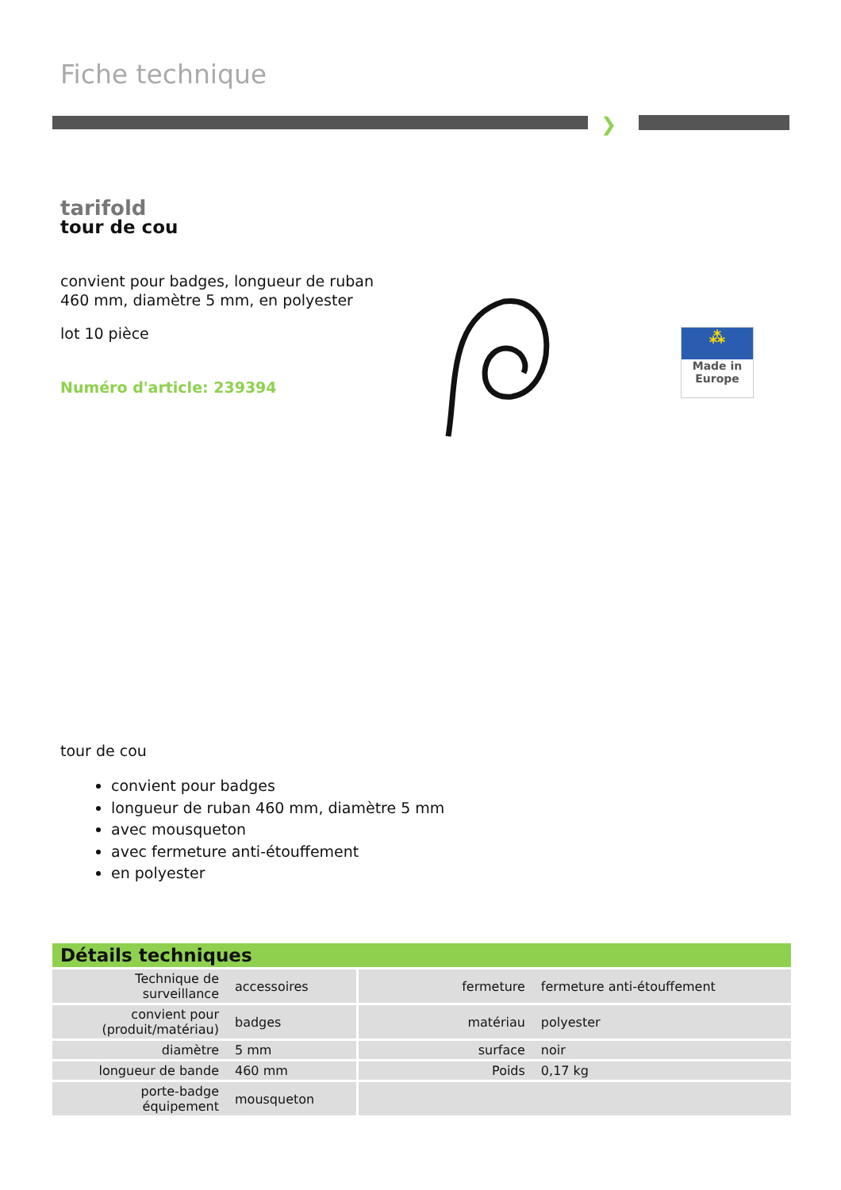Fiche technique
❯
tarifold
tour de cou
convient pour badges, longueur de ruban 460 mm, diamètre 5 mm, en polyester
lot 10 pièce
Numéro d'article: 239394
⁂
Made in
Europe
tour de cou
convient pour badges
longueur de ruban 460 mm, diamètre 5 mm
avec mousqueton
avec fermeture anti-étouffement
en polyester
| Détails techniques | | | |
| --- | --- | --- | --- |
| Technique de surveillance | accessoires | fermeture | fermeture anti-étouffement |
| convient pour (produit/matériau) | badges | matériau | polyester |
| diamètre | 5 mm | surface | noir |
| longueur de bande | 460 mm | Poids | 0,17 kg |
| porte-badge équipement | mousqueton | | |